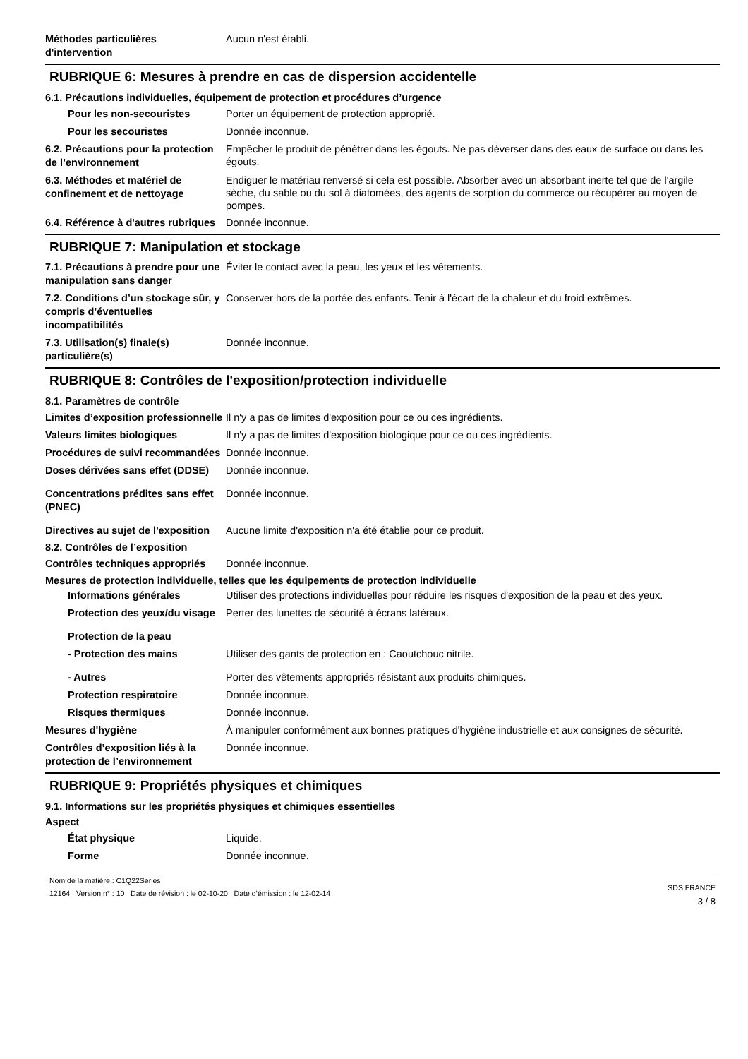Méthodes particulières d'intervention
Aucun n'est établi.
RUBRIQUE 6: Mesures à prendre en cas de dispersion accidentelle
6.1. Précautions individuelles, équipement de protection et procédures d’urgence
Pour les non-secouristes
Porter un équipement de protection approprié.
Pour les secouristes
Donnée inconnue.
6.2. Précautions pour la protection de l’environnement
Empêcher le produit de pénétrer dans les égouts. Ne pas déverser dans des eaux de surface ou dans les égouts.
6.3. Méthodes et matériel de confinement et de nettoyage
Endiguer le matériau renversé si cela est possible. Absorber avec un absorbant inerte tel que de l'argile sèche, du sable ou du sol à diatomées, des agents de sorption du commerce ou récupérer au moyen de pompes.
6.4. Référence à d'autres rubriques
Donnée inconnue.
RUBRIQUE 7: Manipulation et stockage
7.1. Précautions à prendre pour une manipulation sans danger
Éviter le contact avec la peau, les yeux et les vêtements.
7.2. Conditions d’un stockage sûr, y compris d’éventuelles incompatibilités
Conserver hors de la portée des enfants. Tenir à l'écart de la chaleur et du froid extrêmes.
7.3. Utilisation(s) finale(s) particulière(s)
Donnée inconnue.
RUBRIQUE 8: Contrôles de l'exposition/protection individuelle
8.1. Paramètres de contrôle
Limites d’exposition professionnelle
Il n'y a pas de limites d'exposition pour ce ou ces ingrédients.
Valeurs limites biologiques
Il n'y a pas de limites d'exposition biologique pour ce ou ces ingrédients.
Procédures de suivi recommandées
Donnée inconnue.
Doses dérivées sans effet (DDSE)
Donnée inconnue.
Concentrations prédites sans effet (PNEC)
Donnée inconnue.
Directives au sujet de l'exposition
Aucune limite d'exposition n'a été établie pour ce produit.
8.2. Contrôles de l’exposition
Contrôles techniques appropriés
Donnée inconnue.
Mesures de protection individuelle, telles que les équipements de protection individuelle
Informations générales
Utiliser des protections individuelles pour réduire les risques d'exposition de la peau et des yeux.
Protection des yeux/du visage
Perter des lunettes de sécurité à écrans latéraux.
Protection de la peau
- Protection des mains
Utiliser des gants de protection en : Caoutchouc nitrile.
- Autres
Porter des vêtements appropriés résistant aux produits chimiques.
Protection respiratoire
Donnée inconnue.
Risques thermiques
Donnée inconnue.
Mesures d'hygiène
À manipuler conformément aux bonnes pratiques d'hygiène industrielle et aux consignes de sécurité.
Contrôles d’exposition liés à la protection de l’environnement
Donnée inconnue.
RUBRIQUE 9: Propriétés physiques et chimiques
9.1. Informations sur les propriétés physiques et chimiques essentielles
Aspect
État physique
Liquide.
Forme
Donnée inconnue.
Nom de la matière : C1Q22Series
12164 Version n° : 10 Date de révision : le 02-10-20 Date d’émission : le 12-02-14
SDS FRANCE
3 / 8